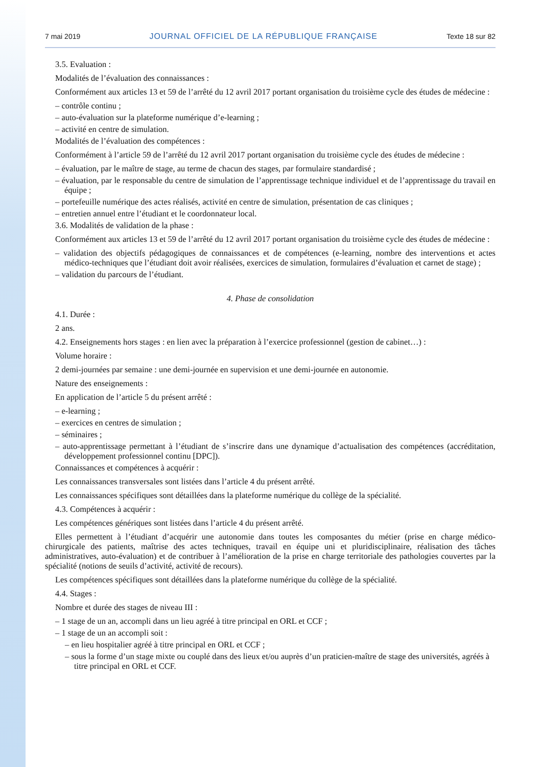7 mai 2019 JOURNAL OFFICIEL DE LA RÉPUBLIQUE FRANÇAISE Texte 18 sur 82
3.5. Evaluation :
Modalités de l’évaluation des connaissances :
Conformément aux articles 13 et 59 de l’arrêté du 12 avril 2017 portant organisation du troisième cycle des études de médecine :
– contrôle continu ;
– auto-évaluation sur la plateforme numérique d’e-learning ;
– activité en centre de simulation.
Modalités de l’évaluation des compétences :
Conformément à l’article 59 de l’arrêté du 12 avril 2017 portant organisation du troisième cycle des études de médecine :
– évaluation, par le maître de stage, au terme de chacun des stages, par formulaire standardisé ;
– évaluation, par le responsable du centre de simulation de l’apprentissage technique individuel et de l’apprentissage du travail en équipe ;
– portefeuille numérique des actes réalisés, activité en centre de simulation, présentation de cas cliniques ;
– entretien annuel entre l’étudiant et le coordonnateur local.
3.6. Modalités de validation de la phase :
Conformément aux articles 13 et 59 de l’arrêté du 12 avril 2017 portant organisation du troisième cycle des études de médecine :
– validation des objectifs pédagogiques de connaissances et de compétences (e-learning, nombre des interventions et actes médico-techniques que l’étudiant doit avoir réalisées, exercices de simulation, formulaires d’évaluation et carnet de stage) ;
– validation du parcours de l’étudiant.
4. Phase de consolidation
4.1. Durée :
2 ans.
4.2. Enseignements hors stages : en lien avec la préparation à l’exercice professionnel (gestion de cabinet…) :
Volume horaire :
2 demi-journées par semaine : une demi-journée en supervision et une demi-journée en autonomie.
Nature des enseignements :
En application de l’article 5 du présent arrêté :
– e-learning ;
– exercices en centres de simulation ;
– séminaires ;
– auto-apprentissage permettant à l’étudiant de s’inscrire dans une dynamique d’actualisation des compétences (accréditation, développement professionnel continu [DPC]).
Connaissances et compétences à acquérir :
Les connaissances transversales sont listées dans l’article 4 du présent arrêté.
Les connaissances spécifiques sont détaillées dans la plateforme numérique du collège de la spécialité.
4.3. Compétences à acquérir :
Les compétences génériques sont listées dans l’article 4 du présent arrêté.
Elles permettent à l’étudiant d’acquérir une autonomie dans toutes les composantes du métier (prise en charge médico-chirurgicale des patients, maîtrise des actes techniques, travail en équipe uni et pluridisciplinaire, réalisation des tâches administratives, auto-évaluation) et de contribuer à l’amélioration de la prise en charge territoriale des pathologies couvertes par la spécialité (notions de seuils d’activité, activité de recours).
Les compétences spécifiques sont détaillées dans la plateforme numérique du collège de la spécialité.
4.4. Stages :
Nombre et durée des stages de niveau III :
– 1 stage de un an, accompli dans un lieu agréé à titre principal en ORL et CCF ;
– 1 stage de un an accompli soit :
– en lieu hospitalier agréé à titre principal en ORL et CCF ;
– sous la forme d’un stage mixte ou couplé dans des lieux et/ou auprès d’un praticien-maître de stage des universités, agréés à titre principal en ORL et CCF.